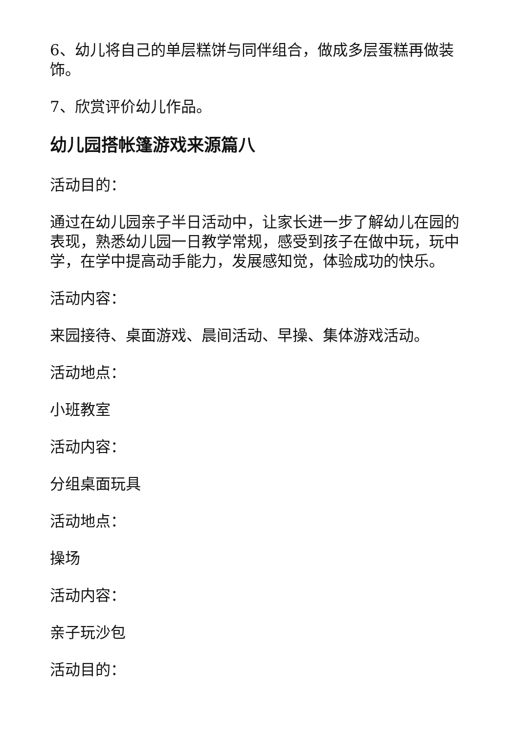6、幼儿将自己的单层糕饼与同伴组合，做成多层蛋糕再做装饰。
7、欣赏评价幼儿作品。
幼儿园搭帐篷游戏来源篇八
活动目的：
通过在幼儿园亲子半日活动中，让家长进一步了解幼儿在园的表现，熟悉幼儿园一日教学常规，感受到孩子在做中玩，玩中学，在学中提高动手能力，发展感知觉，体验成功的快乐。
活动内容：
来园接待、桌面游戏、晨间活动、早操、集体游戏活动。
活动地点：
小班教室
活动内容：
分组桌面玩具
活动地点：
操场
活动内容：
亲子玩沙包
活动目的：